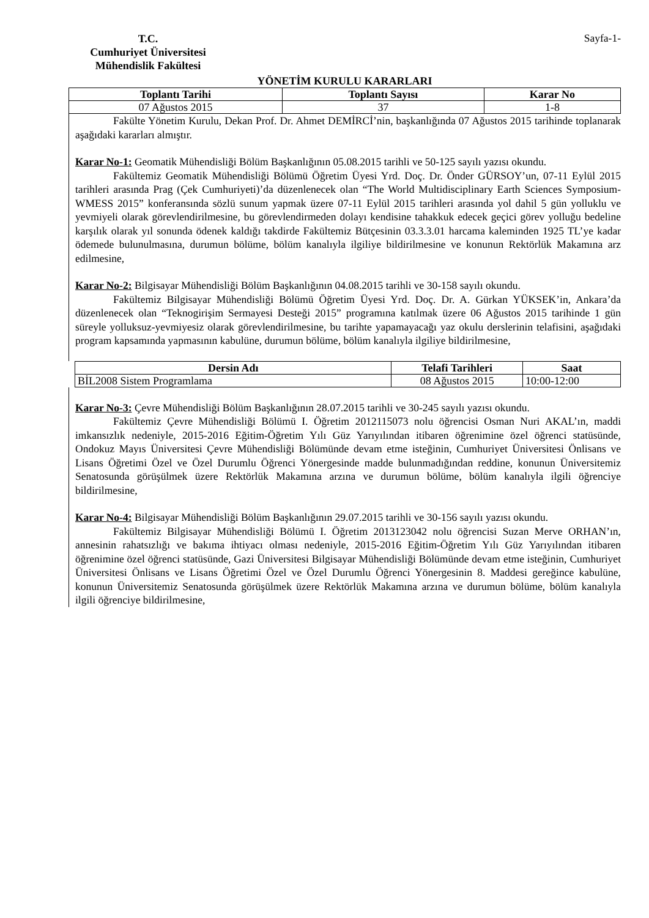T.C.
Cumhuriyet Üniversitesi
Mühendislik Fakültesi
Sayfa-1-
YÖNETİM KURULU KARARLARI
| Toplantı Tarihi | Toplantı Sayısı | Karar No |
| --- | --- | --- |
| 07 Ağustos 2015 | 37 | 1-8 |
Fakülte Yönetim Kurulu, Dekan Prof. Dr. Ahmet DEMİRCİ’nin, başkanlığında 07 Ağustos 2015 tarihinde toplanarak aşağıdaki kararları almıştır.
Karar No-1: Geomatik Mühendisliği Bölüm Başkanlığının 05.08.2015 tarihli ve 50-125 sayılı yazısı okundu.
Fakültemiz Geomatik Mühendisliği Bölümü Öğretim Üyesi Yrd. Doç. Dr. Önder GÜRSOY’un, 07-11 Eylül 2015 tarihleri arasında Prag (Çek Cumhuriyeti)’da düzenlenecek olan “The World Multidisciplinary Earth Sciences Symposium-WMESS 2015” konferansında sözlü sunum yapmak üzere 07-11 Eylül 2015 tarihleri arasında yol dahil 5 gün yolluklu ve yevmiyeli olarak görevlendirilmesine, bu görevlendirmeden dolayı kendisine tahakkuk edecek geçici görev yolluğu bedeline karşılık olarak yıl sonunda ödenek kaldığı takdirde Fakültemiz Bütçesinin 03.3.3.01 harcama kaleminden 1925 TL’ye kadar ödemede bulunulmasına, durumun bölüme, bölüm kanalıyla ilgiliye bildirilmesine ve konunun Rektörlük Makamına arz edilmesine,
Karar No-2: Bilgisayar Mühendisliği Bölüm Başkanlığının 04.08.2015 tarihli ve 30-158 sayılı okundu.
Fakültemiz Bilgisayar Mühendisliği Bölümü Öğretim Üyesi Yrd. Doç. Dr. A. Gürkan YÜKSEK’in, Ankara’da düzenlenecek olan “Teknogirişim Sermayesi Desteği 2015” programına katılmak üzere 06 Ağustos 2015 tarihinde 1 gün süreyle yolluksuz-yevmiyesiz olarak görevlendirilmesine, bu tarihte yapamayacağı yaz okulu derslerinin telafisini, aşağıdaki program kapsamında yapmasının kabulüne, durumun bölüme, bölüm kanalıyla ilgiliye bildirilmesine,
| Dersin Adı | Telafi Tarihleri | Saat |
| --- | --- | --- |
| BİL2008 Sistem Programlama | 08 Ağustos 2015 | 10:00-12:00 |
Karar No-3: Çevre Mühendisliği Bölüm Başkanlığının 28.07.2015 tarihli ve 30-245 sayılı yazısı okundu.
Fakültemiz Çevre Mühendisliği Bölümü I. Öğretim 2012115073 nolu öğrencisi Osman Nuri AKAL’ın, maddi imkansızlık nedeniyle, 2015-2016 Eğitim-Öğretim Yılı Güz Yarıyılından itibaren öğrenimine özel öğrenci statüsünde, Ondokuz Mayıs Üniversitesi Çevre Mühendisliği Bölümünde devam etme isteğinin, Cumhuriyet Üniversitesi Önlisans ve Lisans Öğretimi Özel ve Özel Durumlu Öğrenci Yönergesinde madde bulunmadığından reddine, konunun Üniversitemiz Senatosunda görüşülmek üzere Rektörlük Makamına arzına ve durumun bölüme, bölüm kanalıyla ilgili öğrenciye bildirilmesine,
Karar No-4: Bilgisayar Mühendisliği Bölüm Başkanlığının 29.07.2015 tarihli ve 30-156 sayılı yazısı okundu.
Fakültemiz Bilgisayar Mühendisliği Bölümü I. Öğretim 2013123042 nolu öğrencisi Suzan Merve ORHAN’ın, annesinin rahatsızlığı ve bakıma ihtiyacı olması nedeniyle, 2015-2016 Eğitim-Öğretim Yılı Güz Yarıyılından itibaren öğrenimine özel öğrenci statüsünde, Gazi Üniversitesi Bilgisayar Mühendisliği Bölümünde devam etme isteğinin, Cumhuriyet Üniversitesi Önlisans ve Lisans Öğretimi Özel ve Özel Durumlu Öğrenci Yönergesinin 8. Maddesi gereğince kabulüne, konunun Üniversitemiz Senatosunda görüşülmek üzere Rektörlük Makamına arzına ve durumun bölüme, bölüm kanalıyla ilgili öğrenciye bildirilmesine,